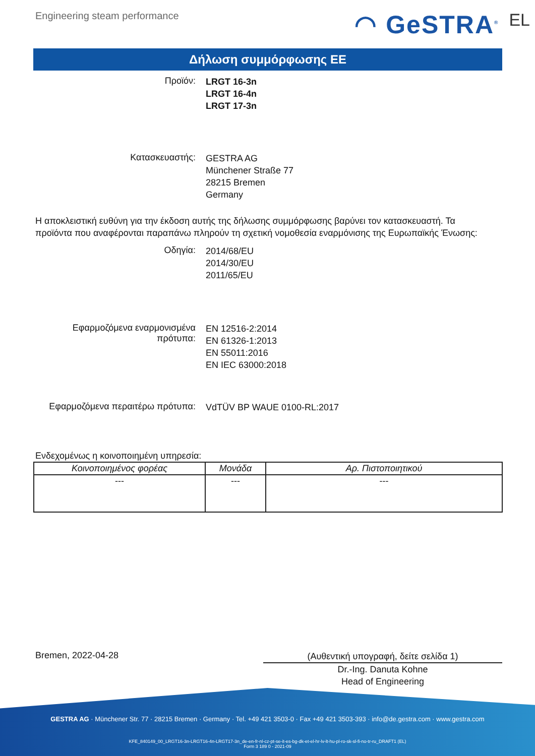Engineering steam performance
◠ GeSTRA<sup>®</sup> EL
Δήλωση συμμόρφωσης ΕΕ
Προϊόν:
LRGT 16-3n
LRGT 16-4n
LRGT 17-3n
Κατασκευαστής:
GESTRA AG
Münchener Straße 77
28215 Bremen
Germany
Η αποκλειστική ευθύνη για την έκδοση αυτής της δήλωσης συμμόρφωσης βαρύνει τον κατασκευαστή. Τα προϊόντα που αναφέρονται παραπάνω πληρούν τη σχετική νομοθεσία εναρμόνισης της Ευρωπαϊκής Ένωσης:
Οδηγία:
2014/68/EU
2014/30/EU
2011/65/EU
Εφαρμοζόμενα εναρμονισμένα πρότυπα:
EN 12516-2:2014
EN 61326-1:2013
EN 55011:2016
EN IEC 63000:2018
Εφαρμοζόμενα περαιτέρω πρότυπα:
VdTÜV BP WAUE 0100-RL:2017
Ενδεχομένως η κοινοποιημένη υπηρεσία:
| Κοινοποιημένος φορέας | Μονάδα | Αρ. Πιστοποιητικού |
| --- | --- | --- |
| --- | --- | --- |
Bremen, 2022-04-28
(Αυθεντική υπογραφή, δείτε σελίδα 1)
Dr.-Ing. Danuta Kohne
Head of Engineering
GESTRA AG · Münchener Str. 77 · 28215 Bremen · Germany · Tel. +49 421 3503-0 · Fax +49 421 3503-393 · info@de.gestra.com · www.gestra.com
KFE_840149_00_LRGT16-3n-LRGT16-4n-LRGT17-3n_de-en-fr-nl-cz-pt-se-it-es-bg-dk-et-el-hr-lv-lt-hu-pl-ro-sk-sl-fi-no-tr-ru_DRAFT1 (EL)
Form 3 189 0 - 2021-09